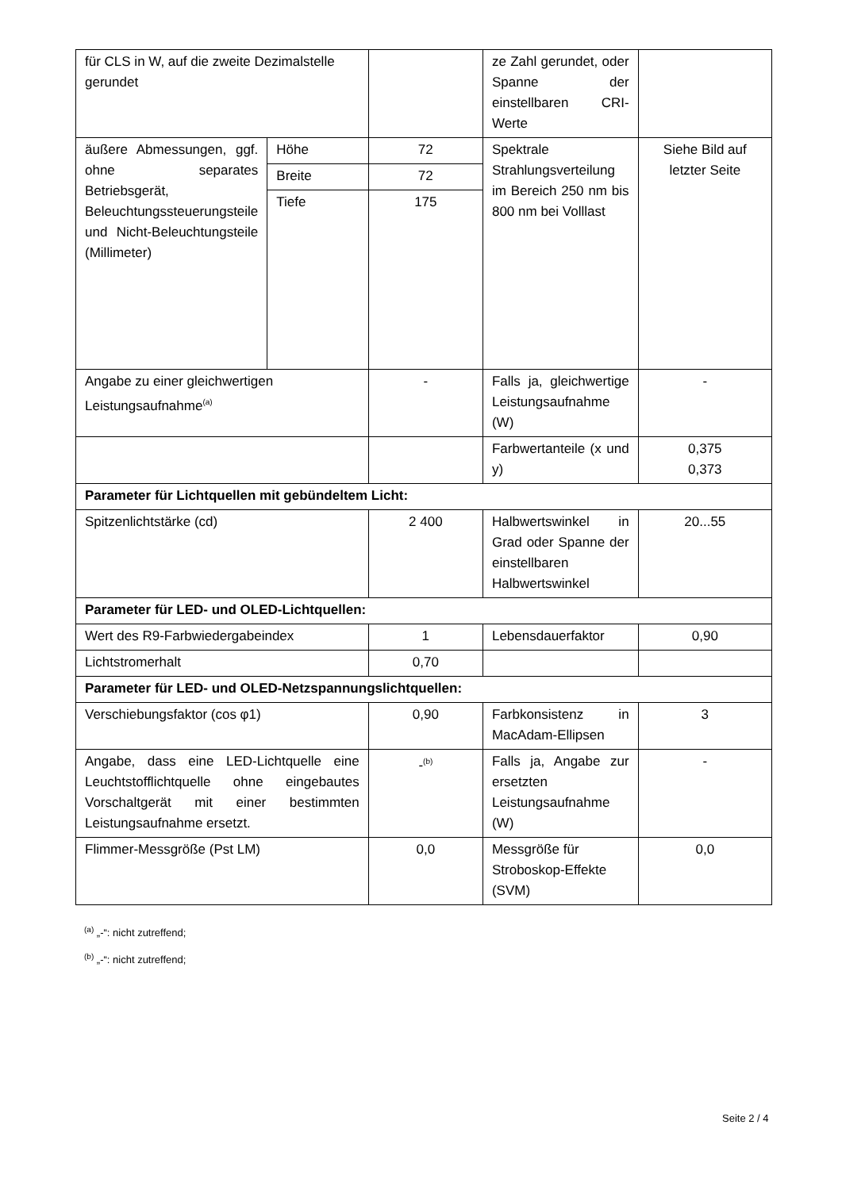| für CLS in W, auf die zweite Dezimalstelle gerundet | | | ze Zahl gerundet, oder Spanne der einstellbaren CRI-Werte | |
| äußere Abmessungen, ggf. ohne separates Betriebsgerät, Beleuchtungssteuerungsteile und Nicht-Beleuchtungsteile (Millimeter) | Höhe | 72 | Spektrale Strahlungsverteilung im Bereich 250 nm bis 800 nm bei Volllast | Siehe Bild auf letzter Seite |
| | Breite | 72 | | |
| | Tiefe | 175 | | |
| Angabe zu einer gleichwertigen Leistungsaufnahme<sup>(a)</sup> | | - | Falls ja, gleichwertige Leistungsaufnahme (W) | - |
| | | | Farbwertanteile (x und y) | 0,375 0,373 |
| Parameter für Lichtquellen mit gebündeltem Licht: | | | | |
| Spitzenlichtstärke (cd) | | 2 400 | Halbwertswinkel in Grad oder Spanne der einstellbaren Halbwertswinkel | 20...55 |
| Parameter für LED- und OLED-Lichtquellen: | | | | |
| Wert des R9-Farbwiedergabeindex | | 1 | Lebensdauerfaktor | 0,90 |
| Lichtstromerhalt | | 0,70 | | |
| Parameter für LED- und OLED-Netzspannungslichtquellen: | | | | |
| Verschiebungsfaktor (cos φ1) | | 0,90 | Farbkonsistenz in MacAdam-Ellipsen | 3 |
| Angabe, dass eine LED-Lichtquelle eine Leuchtstofflichtquelle ohne eingebautes Vorschaltgerät mit einer bestimmten Leistungsaufnahme ersetzt. | | -<sup>(b)</sup> | Falls ja, Angabe zur ersetzten Leistungsaufnahme (W) | - |
| Flimmer-Messgröße (Pst LM) | | 0,0 | Messgröße für Stroboskop-Effekte (SVM) | 0,0 |
<sup>(a)</sup> „-“: nicht zutreffend;
<sup>(b)</sup> „-“: nicht zutreffend;
Seite 2 / 4